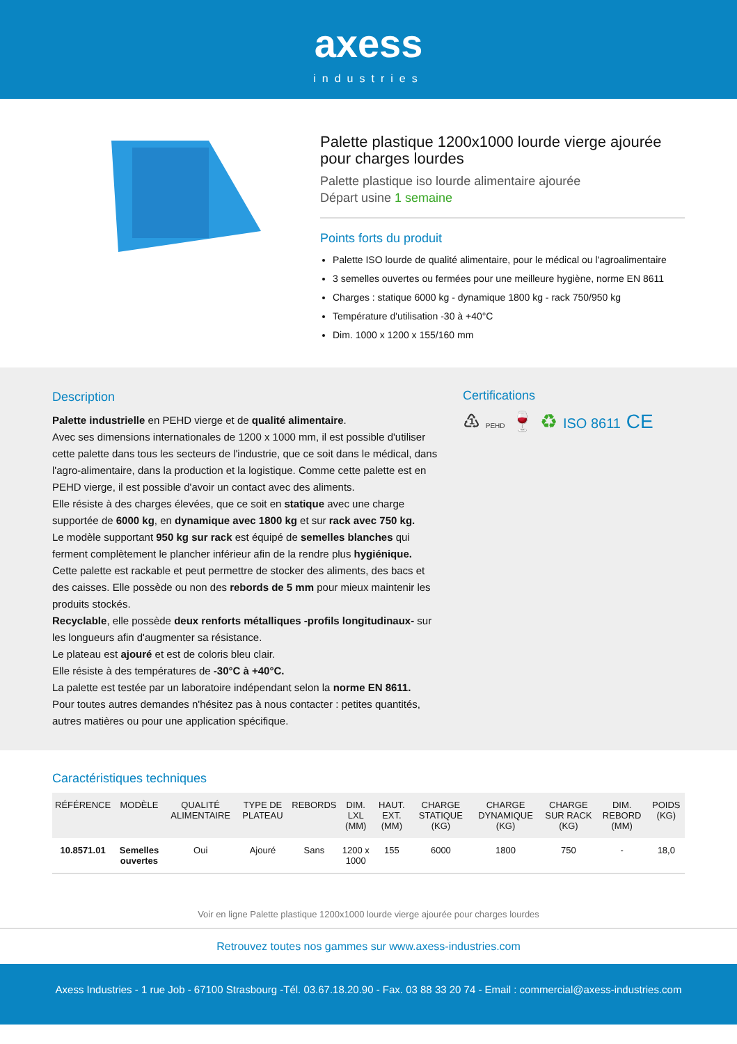axess
industries
Palette plastique 1200x1000 lourde vierge ajourée pour charges lourdes
Palette plastique iso lourde alimentaire ajourée
Départ usine 1 semaine
Points forts du produit
Palette ISO lourde de qualité alimentaire, pour le médical ou l'agroalimentaire
3 semelles ouvertes ou fermées pour une meilleure hygiène, norme EN 8611
Charges : statique 6000 kg - dynamique 1800 kg - rack 750/950 kg
Température d'utilisation -30 à +40°C
Dim. 1000 x 1200 x 155/160 mm
Description
Palette industrielle en PEHD vierge et de qualité alimentaire.
Avec ses dimensions internationales de 1200 x 1000 mm, il est possible d'utiliser cette palette dans tous les secteurs de l'industrie, que ce soit dans le médical, dans l'agro-alimentaire, dans la production et la logistique. Comme cette palette est en PEHD vierge, il est possible d'avoir un contact avec des aliments.
Elle résiste à des charges élevées, que ce soit en statique avec une charge supportée de 6000 kg, en dynamique avec 1800 kg et sur rack avec 750 kg.
Le modèle supportant 950 kg sur rack est équipé de semelles blanches qui ferment complètement le plancher inférieur afin de la rendre plus hygiénique.
Cette palette est rackable et peut permettre de stocker des aliments, des bacs et des caisses. Elle possède ou non des rebords de 5 mm pour mieux maintenir les produits stockés.
Recyclable, elle possède deux renforts métalliques -profils longitudinaux- sur les longueurs afin d'augmenter sa résistance.
Le plateau est ajouré et est de coloris bleu clair.
Elle résiste à des températures de -30°C à +40°C.
La palette est testée par un laboratoire indépendant selon la norme EN 8611.
Pour toutes autres demandes n'hésitez pas à nous contacter : petites quantités, autres matières ou pour une application spécifique.
Certifications
♳ PEHD 🍷 ♻ ISO 8611 CE
Caractéristiques techniques
| RÉFÉRENCE | MODÈLE | QUALITÉ ALIMENTAIRE | TYPE DE PLATEAU | REBORDS | DIM. LXL (MM) | HAUT. EXT. (MM) | CHARGE STATIQUE (KG) | CHARGE DYNAMIQUE (KG) | CHARGE SUR RACK (KG) | DIM. REBORD (MM) | POIDS (KG) |
| --- | --- | --- | --- | --- | --- | --- | --- | --- | --- | --- | --- |
| 10.8571.01 | Semelles ouvertes | Oui | Ajouré | Sans | 1200 x 1000 | 155 | 6000 | 1800 | 750 | - | 18,0 |
Voir en ligne Palette plastique 1200x1000 lourde vierge ajourée pour charges lourdes
Retrouvez toutes nos gammes sur www.axess-industries.com
Axess Industries - 1 rue Job - 67100 Strasbourg -Tél. 03.67.18.20.90 - Fax. 03 88 33 20 74 - Email : commercial@axess-industries.com